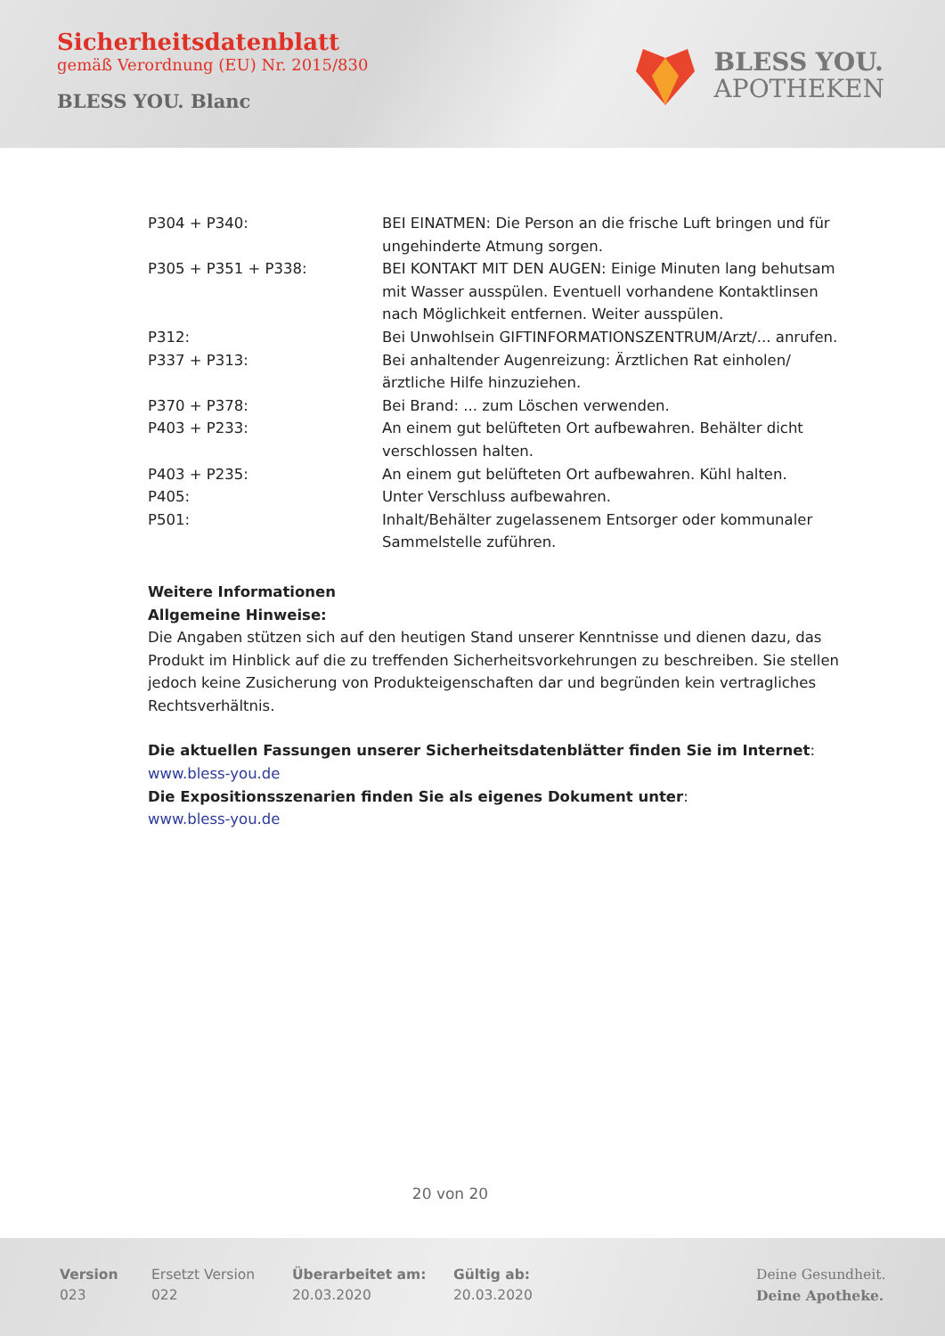Sicherheitsdatenblatt
gemäß Verordnung (EU) Nr. 2015/830
BLESS YOU. Blanc
BLESS YOU.
APOTHEKEN
| P304 + P340: | BEI EINATMEN: Die Person an die frische Luft bringen und für ungehinderte Atmung sorgen. |
| P305 + P351 + P338: | BEI KONTAKT MIT DEN AUGEN: Einige Minuten lang behutsam mit Wasser ausspülen. Eventuell vorhandene Kontaktlinsen nach Möglichkeit entfernen. Weiter ausspülen. |
| P312: | Bei Unwohlsein GIFTINFORMATIONSZENTRUM/Arzt/... anrufen. |
| P337 + P313: | Bei anhaltender Augenreizung: Ärztlichen Rat einholen/ ärztliche Hilfe hinzuziehen. |
| P370 + P378: | Bei Brand: ... zum Löschen verwenden. |
| P403 + P233: | An einem gut belüfteten Ort aufbewahren. Behälter dicht verschlossen halten. |
| P403 + P235: | An einem gut belüfteten Ort aufbewahren. Kühl halten. |
| P405: | Unter Verschluss aufbewahren. |
| P501: | Inhalt/Behälter zugelassenem Entsorger oder kommunaler Sammelstelle zuführen. |
Weitere Informationen
Allgemeine Hinweise:
Die Angaben stützen sich auf den heutigen Stand unserer Kenntnisse und dienen dazu, das Produkt im Hinblick auf die zu treffenden Sicherheitsvorkehrungen zu beschreiben. Sie stellen jedoch keine Zusicherung von Produkteigenschaften dar und begründen kein vertragliches Rechtsverhältnis.
Die aktuellen Fassungen unserer Sicherheitsdatenblätter finden Sie im Internet:
www.bless-you.de
Die Expositionsszenarien finden Sie als eigenes Dokument unter:
www.bless-you.de
20 von 20
Version
023
Ersetzt Version
022
Überarbeitet am:
20.03.2020
Gültig ab:
20.03.2020
Deine Gesundheit.
Deine Apotheke.